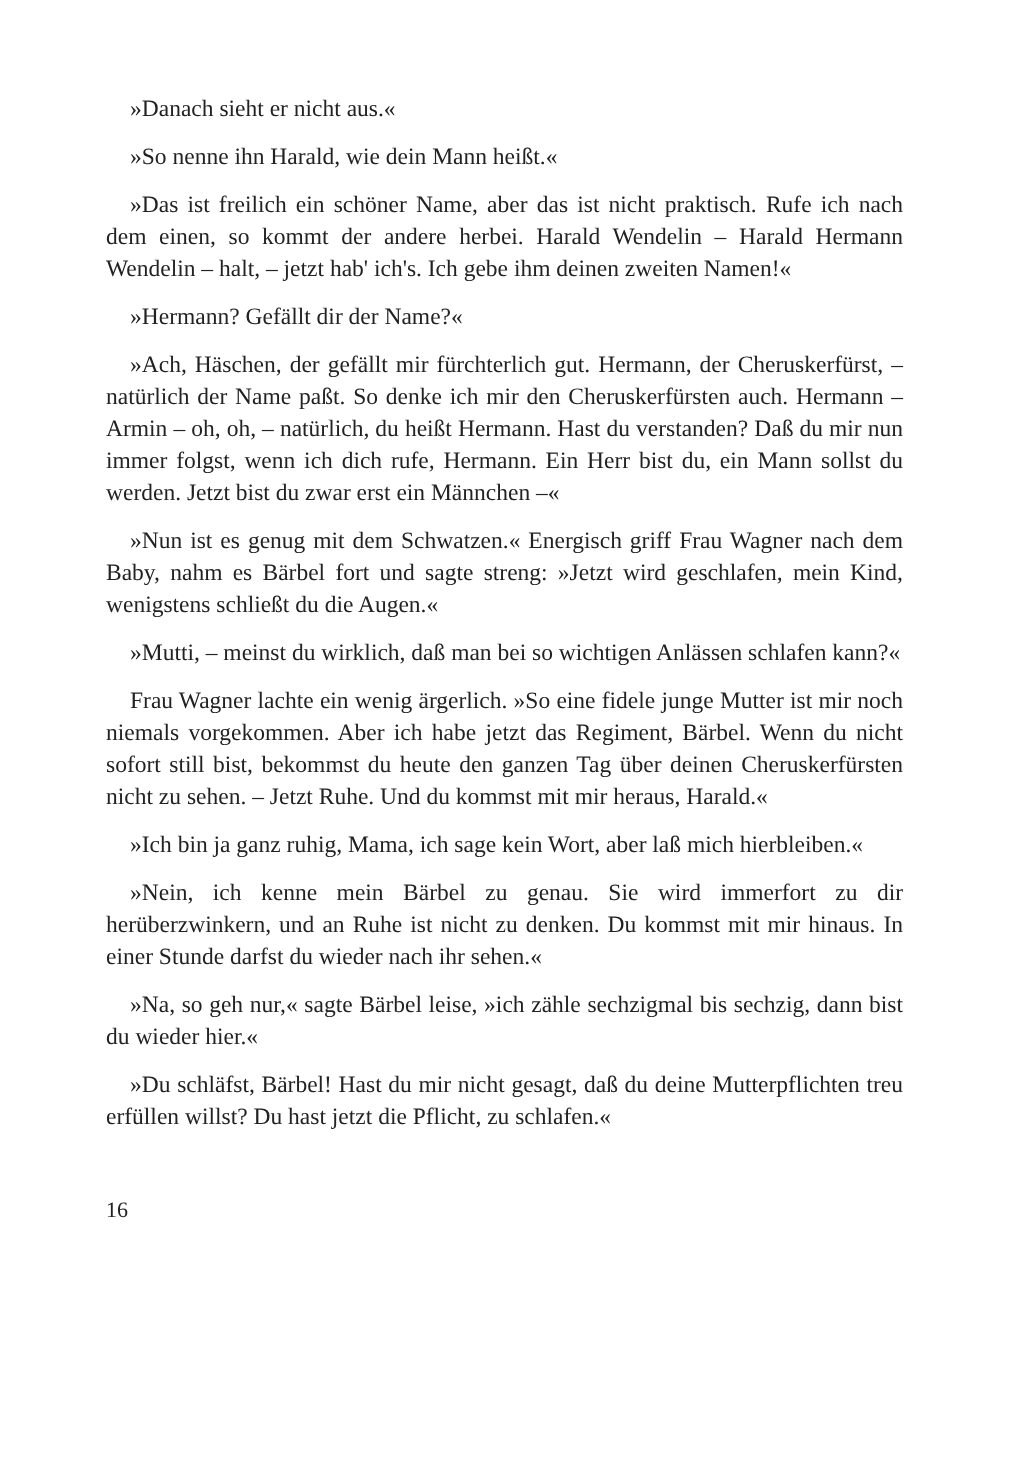»Danach sieht er nicht aus.«
»So nenne ihn Harald, wie dein Mann heißt.«
»Das ist freilich ein schöner Name, aber das ist nicht praktisch. Rufe ich nach dem einen, so kommt der andere herbei. Harald Wendelin – Harald Hermann Wendelin – halt, – jetzt hab' ich's. Ich gebe ihm deinen zweiten Namen!«
»Hermann? Gefällt dir der Name?«
»Ach, Häschen, der gefällt mir fürchterlich gut. Hermann, der Cheruskerfürst, – natürlich der Name paßt. So denke ich mir den Cheruskerfürsten auch. Hermann – Armin – oh, oh, – natürlich, du heißt Hermann. Hast du verstanden? Daß du mir nun immer folgst, wenn ich dich rufe, Hermann. Ein Herr bist du, ein Mann sollst du werden. Jetzt bist du zwar erst ein Männchen –«
»Nun ist es genug mit dem Schwatzen.« Energisch griff Frau Wagner nach dem Baby, nahm es Bärbel fort und sagte streng: »Jetzt wird geschlafen, mein Kind, wenigstens schließt du die Augen.«
»Mutti, – meinst du wirklich, daß man bei so wichtigen Anlässen schlafen kann?«
Frau Wagner lachte ein wenig ärgerlich. »So eine fidele junge Mutter ist mir noch niemals vorgekommen. Aber ich habe jetzt das Regiment, Bärbel. Wenn du nicht sofort still bist, bekommst du heute den ganzen Tag über deinen Cheruskerfürsten nicht zu sehen. – Jetzt Ruhe. Und du kommst mit mir heraus, Harald.«
»Ich bin ja ganz ruhig, Mama, ich sage kein Wort, aber laß mich hierbleiben.«
»Nein, ich kenne mein Bärbel zu genau. Sie wird immerfort zu dir herüberzwinkern, und an Ruhe ist nicht zu denken. Du kommst mit mir hinaus. In einer Stunde darfst du wieder nach ihr sehen.«
»Na, so geh nur,« sagte Bärbel leise, »ich zähle sechzigmal bis sechzig, dann bist du wieder hier.«
»Du schläfst, Bärbel! Hast du mir nicht gesagt, daß du deine Mutterpflichten treu erfüllen willst? Du hast jetzt die Pflicht, zu schlafen.«
16